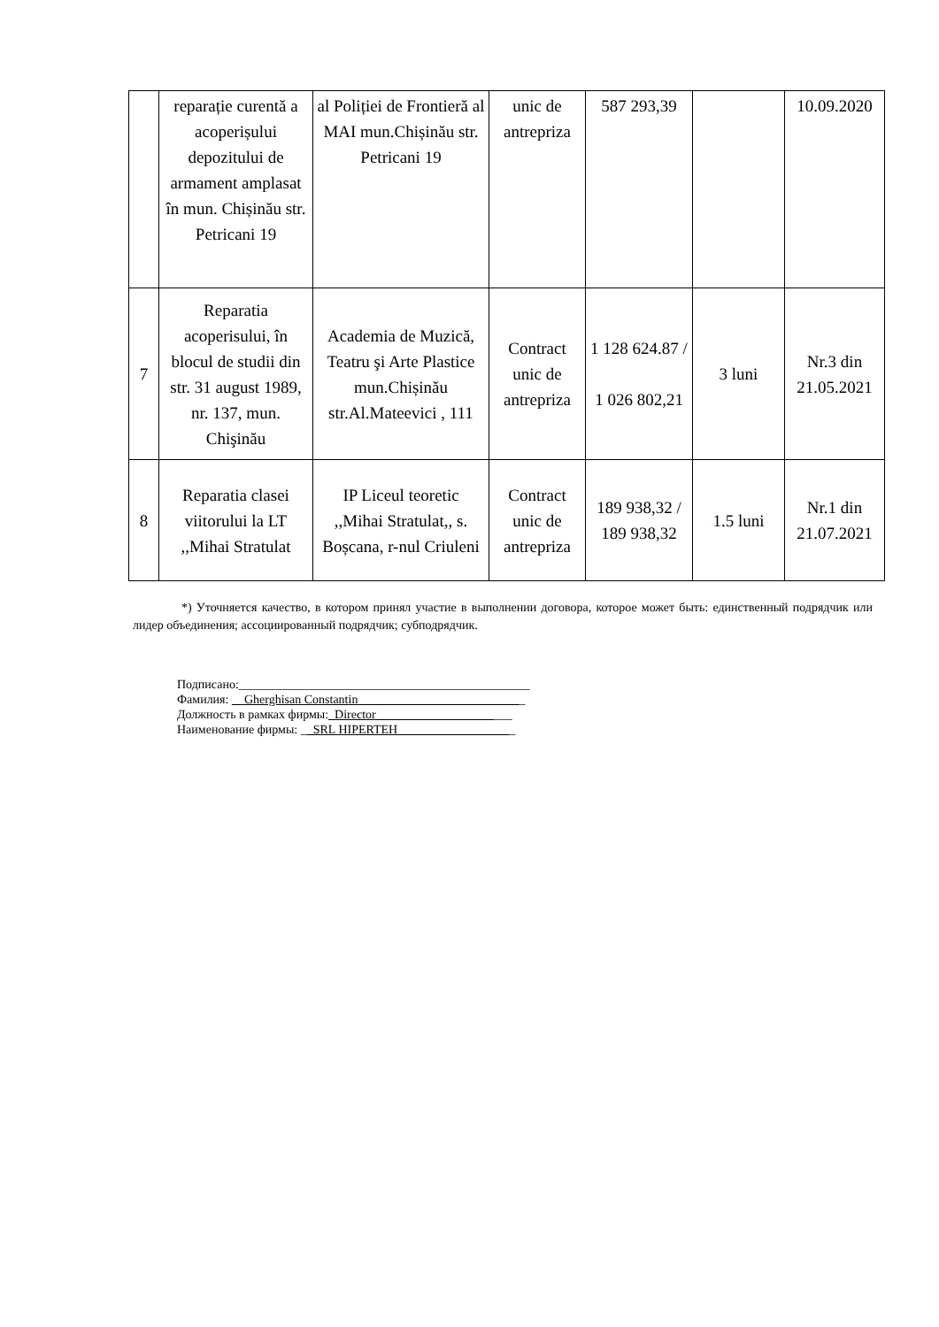| | reparație curentă a acoperișului depozitului de armament amplasat în mun. Chișinău str. Petricani 19 | al Poliției de Frontieră al MAI mun.Chișinău str. Petricani 19 | unic de antrepriza | 587 293,39 | | 10.09.2020 |
| 7 | Reparatia acoperisului, în blocul de studii din str. 31 august 1989, nr. 137, mun. Chişinău | Academia de Muzică, Teatru şi Arte Plastice mun.Chișinău str.Al.Mateevici , 111 | Contract unic de antrepriza | 1 128 624.87 / 1 026 802,21 | 3 luni | Nr.3 din 21.05.2021 |
| 8 | Reparatia clasei viitorului la LT ,,Mihai Stratulat | IP Liceul teoretic ,,Mihai Stratulat,, s. Boșcana, r-nul Criuleni | Contract unic de antrepriza | 189 938,32 / 189 938,32 | 1.5 luni | Nr.1 din 21.07.2021 |
*) Уточняется качество, в котором принял участие в выполнении договора, которое может быть: единственный подрядчик или лидер объединения; ассоциированный подрядчик; субподрядчик.
Подписано:_______________________________________________
Фамилия: __Gherghisan Constantin___________________________
Должность в рамках фирмы:_Director______________________
Наименование фирмы: __SRL HIPERTEH___________________